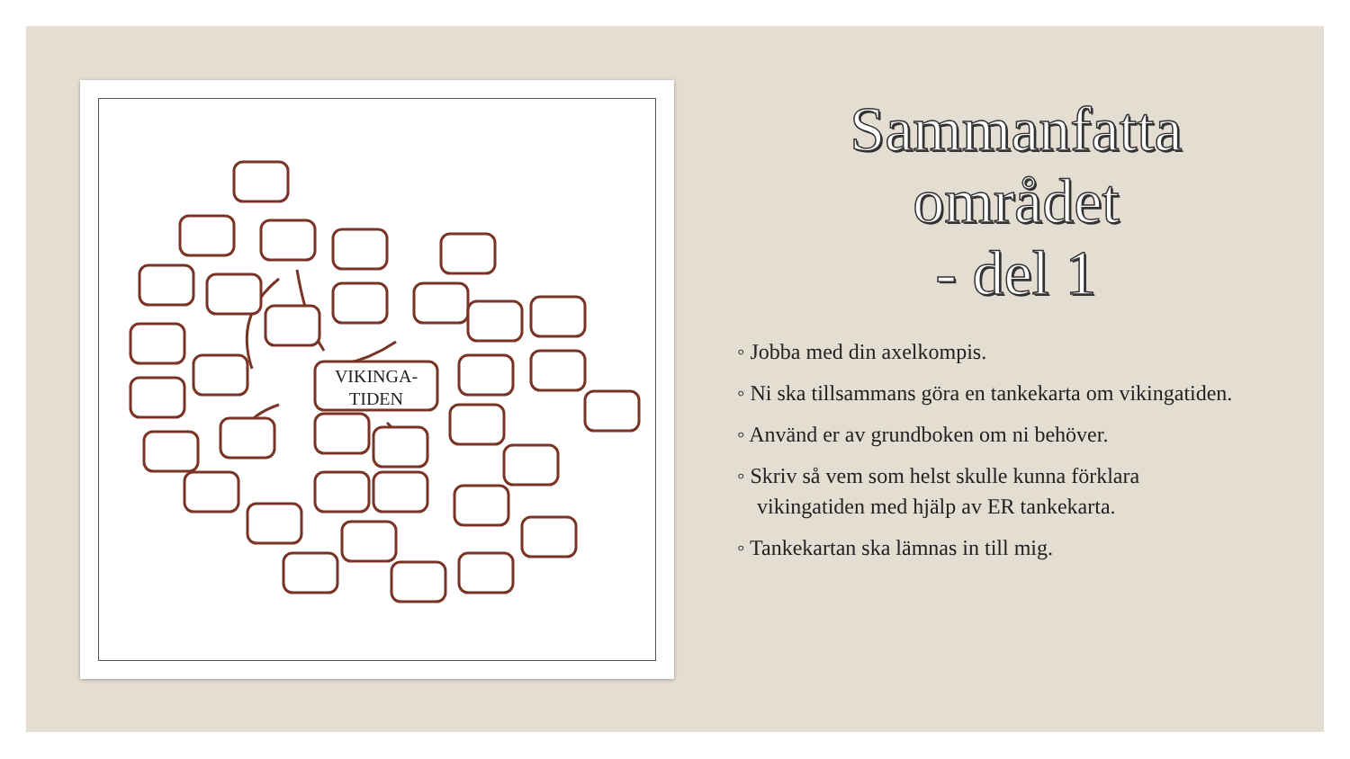VIKINGA-
TIDEN
Sammanfatta området
- del 1
◦ Jobba med din axelkompis.
◦ Ni ska tillsammans göra en tankekarta om vikingatiden.
◦ Använd er av grundboken om ni behöver.
◦ Skriv så vem som helst skulle kunna förklara vikingatiden med hjälp av ER tankekarta.
◦ Tankekartan ska lämnas in till mig.